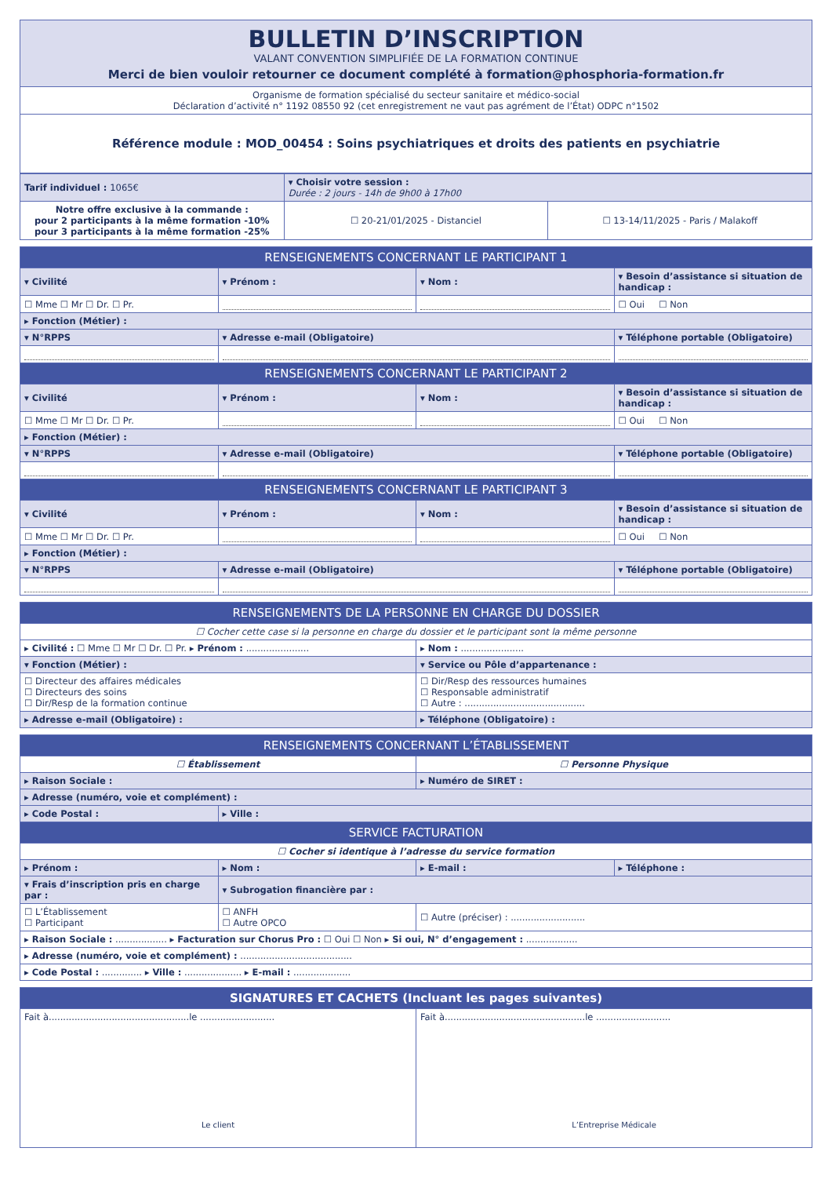| BULLETIN D’INSCRIPTION VALANT CONVENTION SIMPLIFIÉE DE LA FORMATION CONTINUE Merci de bien vouloir retourner ce document complété à formation@phosphoria-formation.fr |
| Organisme de formation spécialisé du secteur sanitaire et médico-social Déclaration d’activité n° 1192 08550 92 (cet enregistrement ne vaut pas agrément de l’État) ODPC n°1502 |
| Référence module : MOD_00454 : Soins psychiatriques et droits des patients en psychiatrie |
| Tarif individuel : 1065€ | ▾ Choisir votre session : Durée : 2 jours - 14h de 9h00 à 17h00 | |
| Notre offre exclusive à la commande : pour 2 participants à la même formation -10% pour 3 participants à la même formation -25% | ☐ 20-21/01/2025 - Distanciel | ☐ 13-14/11/2025 - Paris / Malakoff |
| RENSEIGNEMENTS CONCERNANT LE PARTICIPANT 1 | | | |
| --- | --- | --- | --- |
| ▾ Civilité | ▾ Prénom : | ▾ Nom : | ▾ Besoin d’assistance si situation de handicap : |
| ☐ Mme ☐ Mr ☐ Dr. ☐ Pr. | | | ☐ Oui ☐ Non |
| ▸ Fonction (Métier) : | | | |
| ▾ N°RPPS | ▾ Adresse e-mail (Obligatoire) | | ▾ Téléphone portable (Obligatoire) |
| RENSEIGNEMENTS CONCERNANT LE PARTICIPANT 2 | | | |
| ▾ Civilité | ▾ Prénom : | ▾ Nom : | ▾ Besoin d’assistance si situation de handicap : |
| ☐ Mme ☐ Mr ☐ Dr. ☐ Pr. | | | ☐ Oui ☐ Non |
| ▸ Fonction (Métier) : | | | |
| ▾ N°RPPS | ▾ Adresse e-mail (Obligatoire) | | ▾ Téléphone portable (Obligatoire) |
| RENSEIGNEMENTS CONCERNANT LE PARTICIPANT 3 | | | |
| ▾ Civilité | ▾ Prénom : | ▾ Nom : | ▾ Besoin d’assistance si situation de handicap : |
| ☐ Mme ☐ Mr ☐ Dr. ☐ Pr. | | | ☐ Oui ☐ Non |
| ▸ Fonction (Métier) : | | | |
| ▾ N°RPPS | ▾ Adresse e-mail (Obligatoire) | | ▾ Téléphone portable (Obligatoire) |
| RENSEIGNEMENTS DE LA PERSONNE EN CHARGE DU DOSSIER | |
| --- | --- |
| ☐ Cocher cette case si la personne en charge du dossier et le participant sont la même personne | |
| ▸ Civilité : ☐ Mme ☐ Mr ☐ Dr. ☐ Pr. ▸ Prénom : ...................... | ▸ Nom : ...................... |
| ▾ Fonction (Métier) : | ▾ Service ou Pôle d’appartenance : |
| ☐ Directeur des affaires médicales ☐ Directeurs des soins ☐ Dir/Resp de la formation continue | ☐ Dir/Resp des ressources humaines ☐ Responsable administratif ☐ Autre : .......................................... |
| ▸ Adresse e-mail (Obligatoire) : | ▸ Téléphone (Obligatoire) : |
| RENSEIGNEMENTS CONCERNANT L’ÉTABLISSEMENT | | | |
| --- | --- | --- | --- |
| ☐ Établissement | | ☐ Personne Physique | |
| ▸ Raison Sociale : | | ▸ Numéro de SIRET : | |
| ▸ Adresse (numéro, voie et complément) : | | | |
| ▸ Code Postal : | ▸ Ville : | | |
| SERVICE FACTURATION | | | |
| ☐ Cocher si identique à l’adresse du service formation | | | |
| ▸ Prénom : | ▸ Nom : | ▸ E-mail : | ▸ Téléphone : |
| ▾ Frais d’inscription pris en charge par : | ▾ Subrogation financière par : | | |
| ☐ L’Établissement ☐ Participant | ☐ ANFH ☐ Autre OPCO | ☐ Autre (préciser) : .......................... | |
| ▸ Raison Sociale : .................. ▸ Facturation sur Chorus Pro : ☐ Oui ☐ Non ▸ Si oui, N° d’engagement : .................. | | | |
| ▸ Adresse (numéro, voie et complément) : ....................................... | | | |
| ▸ Code Postal : .............. ▸ Ville : .................... ▸ E-mail : .................... | | | |
| SIGNATURES ET CACHETS (Incluant les pages suivantes) | |
| --- | --- |
| Fait à.................................................le .......................... Le client | Fait à.................................................le .......................... L’Entreprise Médicale |